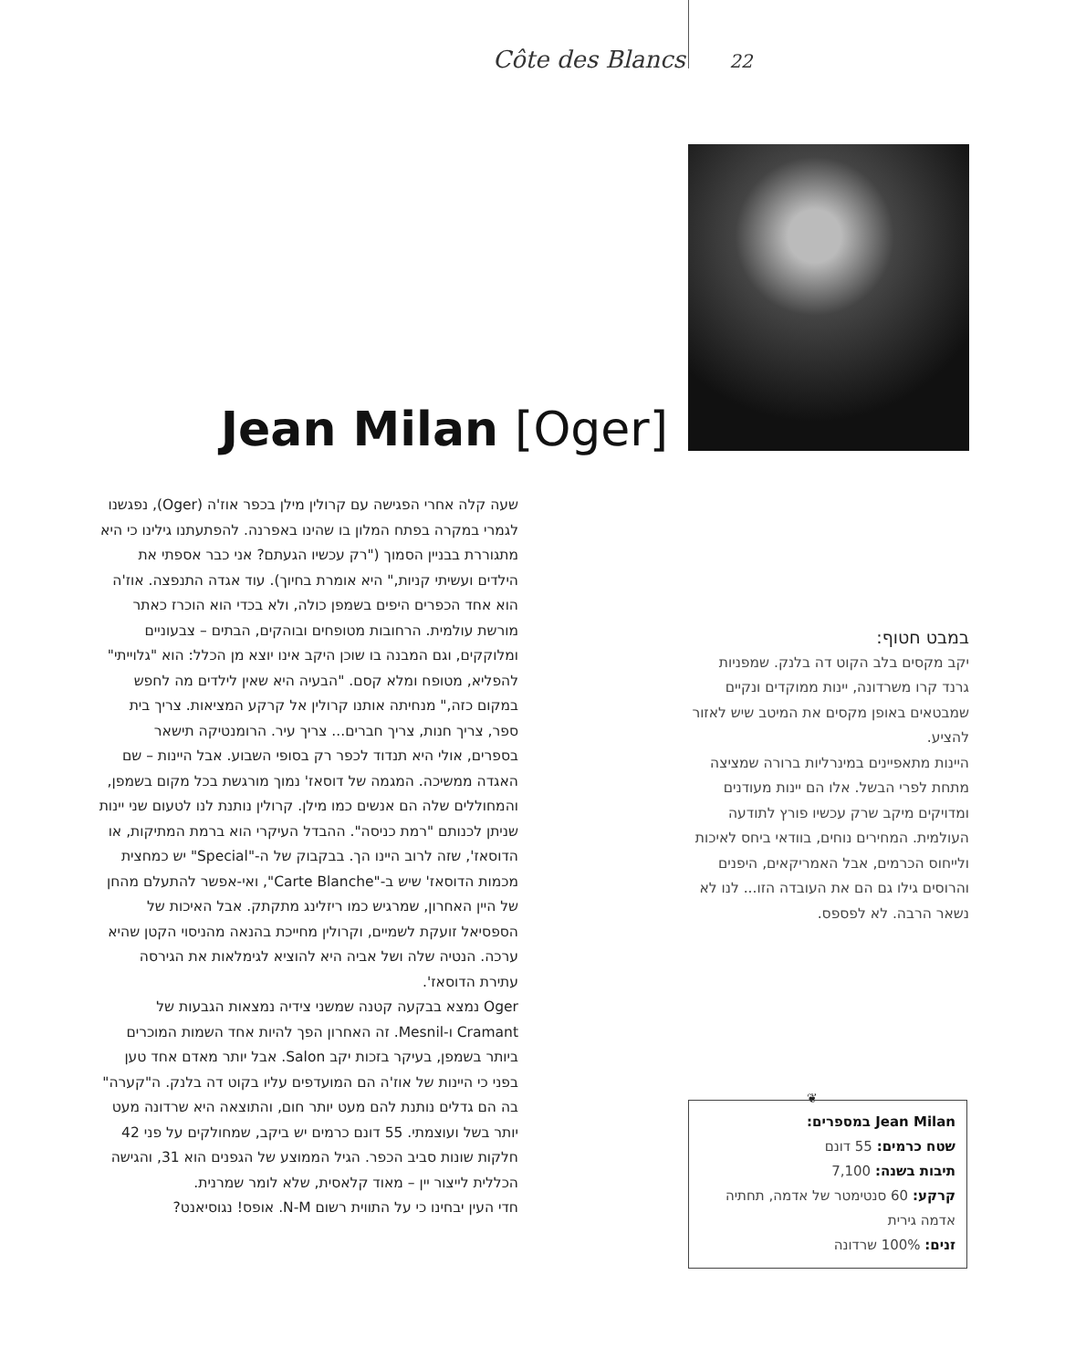Côte des Blancs 22
Jean Milan [Oger]
שעה קלה אחרי הפגישה עם קרולין מילן בכפר אוז'ה (Oger), נפגשנו לגמרי במקרה בפתח המלון בו שהינו באפרנה. להפתעתנו גילינו כי היא מתגוררת בבניין הסמוך ("רק עכשיו הגעתם? אני כבר אספתי את הילדים ועשיתי קניות," היא אומרת בחיוך). עוד אגדה התנפצה. אוז'ה הוא אחד הכפרים היפים בשמפן כולה, ולא בכדי הוא הוכרז כאתר מורשת עולמית. הרחובות מטופחים ובוהקים, הבתים – צבעוניים ומלוקקים, וגם המבנה בו שוכן היקב אינו יוצא מן הכלל: הוא "גלוייתי" להפליא, מטופח ומלא קסם. "הבעיה היא שאין לילדים מה לחפש במקום כזה," מנחיתה אותנו קרולין אל קרקע המציאות. צריך בית ספר, צריך חנות, צריך חברים... צריך עיר. הרומנטיקה תישאר בספרים, אולי היא תנדוד לכפר רק בסופי השבוע. אבל היינות – שם האגדה ממשיכה. המגמה של דוסאז' נמוך מורגשת בכל מקום בשמפן, והמחוללים שלה הם אנשים כמו מילן. קרולין נותנת לנו לטעום שני יינות שניתן לכנותם "רמת כניסה". ההבדל העיקרי הוא ברמת המתיקות, או הדוסאז', שזה לרוב היינו הך. בבקבוק של ה-"Special" יש כמחצית מכמות הדוסאז' שיש ב-"Carte Blanche", ואי-אפשר להתעלם מהחן של היין האחרון, שמרגיש כמו ריזלינג מתקתק. אבל האיכות של הספסיאל זועקת לשמיים, וקרולין מחייכת בהנאה מהניסוי הקטן שהיא ערכה. הנטיה שלה ושל אביה היא להוציא לגימלאות את הגירסה עתירת הדוסאז'.
Oger נמצא בבקעה קטנה שמשני צידיה נמצאות הגבעות של Cramant ו-Mesnil. זה האחרון הפך להיות אחד השמות המוכרים ביותר בשמפן, בעיקר בזכות יקב Salon. אבל יותר מאדם אחד טען בפני כי היינות של אוז'ה הם המועדפים עליו בקוט דה בלנק. ה"קערה" בה הם גדלים נותנת להם מעט יותר חום, והתוצאה היא שרדונה מעט יותר בשל ועוצמתי. 55 דונם כרמים יש ביקב, שמחולקים על פני 42 חלקות שונות סביב הכפר. הגיל הממוצע של הגפנים הוא 31, והגישה הכללית לייצור יין – מאוד קלאסית, שלא לומר שמרנית.
חדי העין יבחינו כי על התווית רשום N-M. אופס! נגוסיאנט?
במבט חטוף:
יקב מקסים בלב הקוט דה בלנק. שמפניות גרנד קרו משרדונה, יינות ממוקדים ונקיים שמבטאים באופן מקסים את המיטב שיש לאזור להציע.
היינות מתאפיינים במינרליות ברורה שמציצה מתחת לפרי הבשל. אלו הם יינות מעודנים ומדויקים מיקב שרק עכשיו פורץ לתודעה העולמית. המחירים נוחים, בוודאי ביחס לאיכות ולייחוס הכרמים, אבל האמריקאים, היפנים והרוסים גילו גם הם את העובדה הזו... לנו לא נשאר הרבה. לא לפספס.
❦
Jean Milan במספרים:
שטח כרמים: 55 דונם
תיבות בשנה: 7,100
קרקע: 60 סנטימטר של אדמה, תחתיה אדמה גירית
זנים: 100% שרדונה